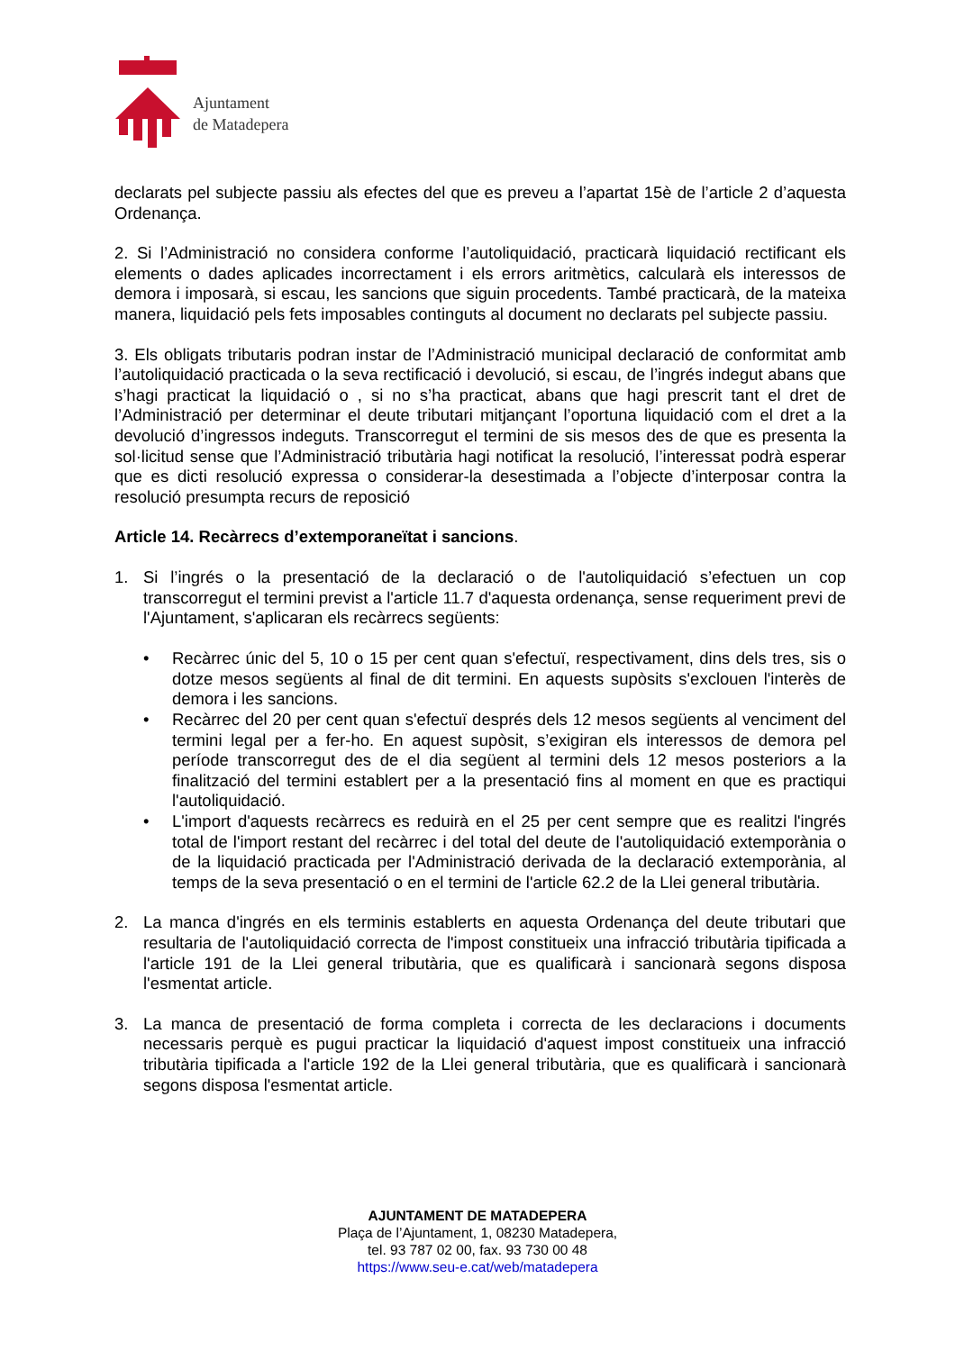Ajuntament
de Matadepera
declarats pel subjecte passiu als efectes del que es preveu a l’apartat 15è de l’article 2 d’aquesta Ordenança.
2. Si l’Administració no considera conforme l’autoliquidació, practicarà liquidació rectificant els elements o dades aplicades incorrectament i els errors aritmètics, calcularà els interessos de demora i imposarà, si escau, les sancions que siguin procedents. També practicarà, de la mateixa manera, liquidació pels fets imposables continguts al document no declarats pel subjecte passiu.
3. Els obligats tributaris podran instar de l’Administració municipal declaració de conformitat amb l’autoliquidació practicada o la seva rectificació i devolució, si escau, de l’ingrés indegut abans que s’hagi practicat la liquidació o , si no s’ha practicat, abans que hagi prescrit tant el dret de l’Administració per determinar el deute tributari mitjançant l’oportuna liquidació com el dret a la devolució d’ingressos indeguts. Transcorregut el termini de sis mesos des de que es presenta la sol·licitud sense que l’Administració tributària hagi notificat la resolució, l’interessat podrà esperar que es dicti resolució expressa o considerar-la desestimada a l’objecte d’interposar contra la resolució presumpta recurs de reposició
Article 14. Recàrrecs d’extemporaneïtat i sancions.
1. Si l’ingrés o la presentació de la declaració o de l'autoliquidació s’efectuen un cop transcorregut el termini previst a l'article 11.7 d'aquesta ordenança, sense requeriment previ de l'Ajuntament, s'aplicaran els recàrrecs següents:
• Recàrrec únic del 5, 10 o 15 per cent quan s'efectuï, respectivament, dins dels tres, sis o dotze mesos següents al final de dit termini. En aquests supòsits s'exclouen l'interès de demora i les sancions.
• Recàrrec del 20 per cent quan s'efectuï després dels 12 mesos següents al venciment del termini legal per a fer-ho. En aquest supòsit, s’exigiran els interessos de demora pel període transcorregut des de el dia següent al termini dels 12 mesos posteriors a la finalització del termini establert per a la presentació fins al moment en que es practiqui l'autoliquidació.
• L'import d'aquests recàrrecs es reduirà en el 25 per cent sempre que es realitzi l'ingrés total de l'import restant del recàrrec i del total del deute de l'autoliquidació extemporània o de la liquidació practicada per l'Administració derivada de la declaració extemporània, al temps de la seva presentació o en el termini de l'article 62.2 de la Llei general tributària.
2. La manca d'ingrés en els terminis establerts en aquesta Ordenança del deute tributari que resultaria de l'autoliquidació correcta de l'impost constitueix una infracció tributària tipificada a l'article 191 de la Llei general tributària, que es qualificarà i sancionarà segons disposa l'esmentat article.
3. La manca de presentació de forma completa i correcta de les declaracions i documents necessaris perquè es pugui practicar la liquidació d'aquest impost constitueix una infracció tributària tipificada a l'article 192 de la Llei general tributària, que es qualificarà i sancionarà segons disposa l'esmentat article.
AJUNTAMENT DE MATADEPERA
Plaça de l’Ajuntament, 1, 08230 Matadepera,
tel. 93 787 02 00, fax. 93 730 00 48
https://www.seu-e.cat/web/matadepera